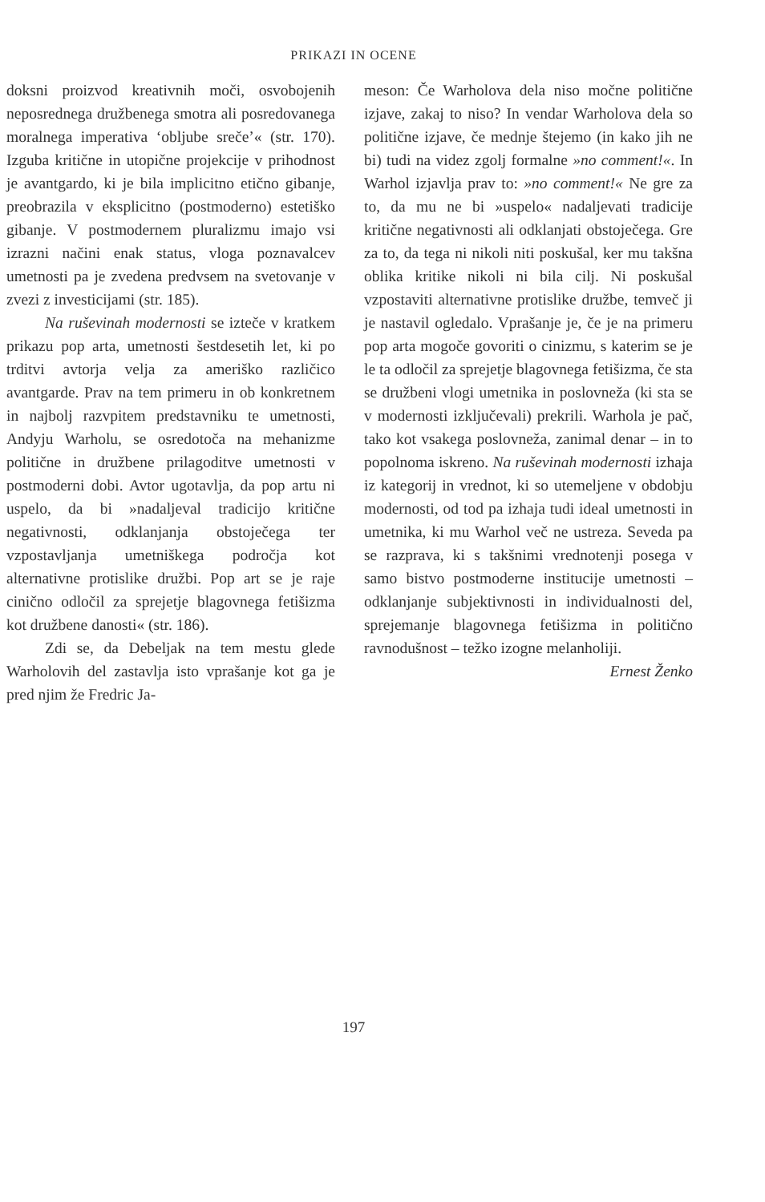PRIKAZI IN OCENE
doksni proizvod kreativnih moči, osvobojenih neposrednega družbenega smotra ali posredovanega moralnega imperativa ‘obljube sreče’« (str. 170). Izguba kritične in utopične projekcije v prihodnost je avantgardo, ki je bila implicitno etično gibanje, preobrazila v eksplicitno (postmoderno) estetiško gibanje. V postmodernem pluralizmu imajo vsi izrazni načini enak status, vloga poznavalcev umetnosti pa je zvedena predvsem na svetovanje v zvezi z investicijami (str. 185).
Na ruševinah modernosti se izteče v kratkem prikazu pop arta, umetnosti šestdesetih let, ki po trditvi avtorja velja za ameriško različico avantgarde. Prav na tem primeru in ob konkretnem in najbolj razvpitem predstavniku te umetnosti, Andyju Warholu, se osredotoča na mehanizme politične in družbene prilagoditve umetnosti v postmoderni dobi. Avtor ugotavlja, da pop artu ni uspelo, da bi »nadaljeval tradicijo kritične negativnosti, odklanjanja obstoječega ter vzpostavljanja umetniškega področja kot alternativne protislike družbi. Pop art se je raje cinično odločil za sprejetje blagovnega fetišizma kot družbene danosti« (str. 186).
Zdi se, da Debeljak na tem mestu glede Warholovih del zastavlja isto vprašanje kot ga je pred njim že Fredric Ja-
meson: Če Warholova dela niso močne politične izjave, zakaj to niso? In vendar Warholova dela so politične izjave, če mednje štejemo (in kako jih ne bi) tudi na videz zgolj formalne »no comment!«. In Warhol izjavlja prav to: »no comment!« Ne gre za to, da mu ne bi »uspelo« nadaljevati tradicije kritične negativnosti ali odklanjati obstoječega. Gre za to, da tega ni nikoli niti poskušal, ker mu takšna oblika kritike nikoli ni bila cilj. Ni poskušal vzpostaviti alternativne protislike družbe, temveč ji je nastavil ogledalo. Vprašanje je, če je na primeru pop arta mogoče govoriti o cinizmu, s katerim se je le ta odločil za sprejetje blagovnega fetišizma, če sta se družbeni vlogi umetnika in poslovneža (ki sta se v modernosti izključevali) prekrili. Warhola je pač, tako kot vsakega poslovneža, zanimal denar – in to popolnoma iskreno. Na ruševinah modernosti izhaja iz kategorij in vrednot, ki so utemeljene v obdobju modernosti, od tod pa izhaja tudi ideal umetnosti in umetnika, ki mu Warhol več ne ustreza. Seveda pa se razprava, ki s takšnimi vrednotenji posega v samo bistvo postmoderne institucije umetnosti – odklanjanje subjektivnosti in individualnosti del, sprejemanje blagovnega fetišizma in politično ravnodušnost – težko izogne melanholiji.
Ernest Ženko
197